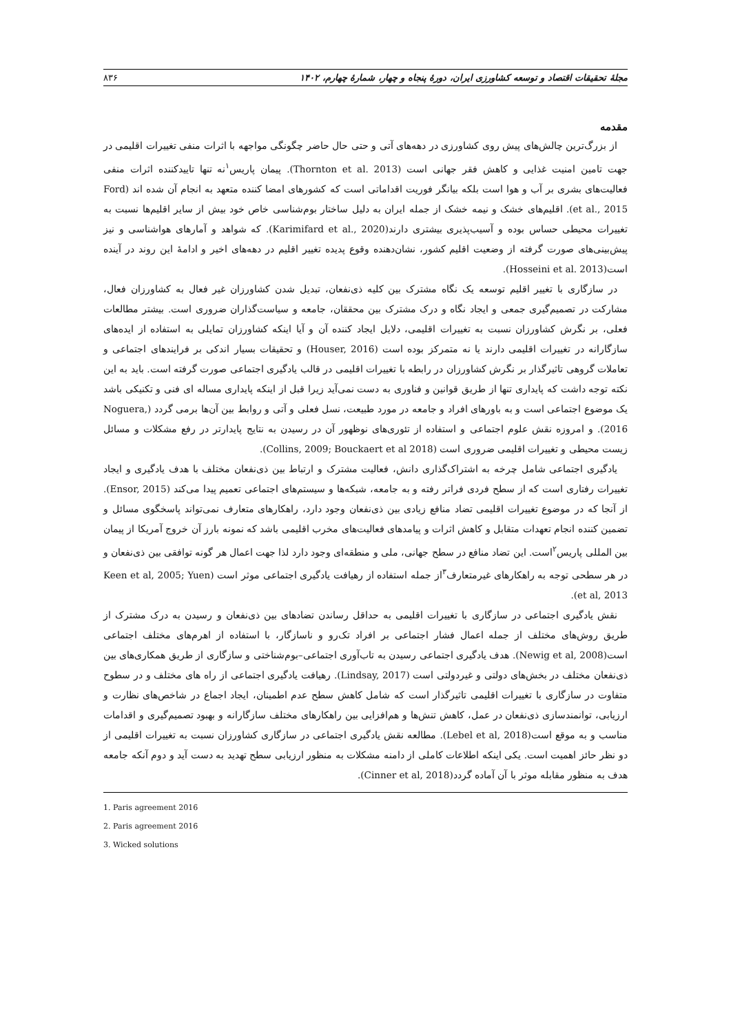مجلهٔ تحقیقات اقتصاد و توسعه کشاورزی ایران، دورهٔ پنجاه و چهار، شمارهٔ چهارم، ۱۴۰۲ ۸۳۶
مقدمه
از بزرگ‌ترین چالش‌های پیش روی کشاورزی در دهه‌های آتی و حتی حال حاضر چگونگی مواجهه با اثرات منفی تغییرات اقلیمی در جهت تامین امنیت غذایی و کاهش فقر جهانی است (Thornton et al. 2013). پیمان پاریس<sup>۱</sup>نه تنها تاییدکننده اثرات منفی فعالیت‌های بشری بر آب و هوا است بلکه بیانگر فوریت اقداماتی است که کشورهای امضا کننده متعهد به انجام آن شده اند (Ford et al., 2015). اقلیم‌های خشک و نیمه خشک از جمله ایران به دلیل ساختار بوم‌شناسی خاص خود بیش از سایر اقلیم‌ها نسبت به تغییرات محیطی حساس بوده و آسیب‌پذیری بیشتری دارند(Karimifard et al., 2020). که شواهد و آمارهای هواشناسی و نیز پیش‌بینی‌های صورت گرفته از وضعیت اقلیم کشور، نشان‌دهنده وقوع پدیده تغییر اقلیم در دهه‌های اخیر و ادامهٔ این روند در آینده است(Hosseini et al. 2013).
در سازگاری با تغییر اقلیم توسعه یک نگاه مشترک بین کلیه ذی‌نفعان، تبدیل شدن کشاورزان غیر فعال به کشاورزان فعال، مشارکت در تصمیم‌گیری جمعی و ایجاد نگاه و درک مشترک بین محققان، جامعه و سیاست‌گذاران ضروری است. بیشتر مطالعات فعلی، بر نگرش کشاورزان نسبت به تغییرات اقلیمی، دلایل ایجاد کننده آن و آیا اینکه کشاورزان تمایلی به استفاده از ایده‌های سازگارانه در تغییرات اقلیمی دارند یا نه متمرکز بوده است (Houser, 2016) و تحقیقات بسیار اندکی بر فرایندهای اجتماعی و تعاملات گروهی تاثیرگذار بر نگرش کشاورزان در رابطه با تغییرات اقلیمی در قالب یادگیری اجتماعی صورت گرفته است. باید به این نکته توجه داشت که پایداری تنها از طریق قوانین و فناوری به دست نمی‌آید زیرا قبل از اینکه پایداری مساله ای فنی و تکنیکی باشد یک موضوع اجتماعی است و به باورهای افراد و جامعه در مورد طبیعت، نسل فعلی و آتی و روابط بین آن‌ها برمی گردد (Noguera, 2016). و امروزه نقش علوم اجتماعی و استفاده از تئوری‌های نوظهور آن در رسیدن به نتایج پایدارتر در رفع مشکلات و مسائل زیست محیطی و تغییرات اقلیمی ضروری است (Collins, 2009; Bouckaert et al 2018).
یادگیری اجتماعی شامل چرخه به اشتراک‌گذاری دانش، فعالیت مشترک و ارتباط بین ذی‌نفعان مختلف با هدف یادگیری و ایجاد تغییرات رفتاری است که از سطح فردی فراتر رفته و به جامعه، شبکه‌ها و سیستم‌های اجتماعی تعمیم پیدا می‌کند (Ensor, 2015). از آنجا که در موضوع تغییرات اقلیمی تضاد منافع زیادی بین ذی‌نفعان وجود دارد، راهکارهای متعارف نمی‌تواند پاسخگوی مسائل و تضمین کننده انجام تعهدات متقابل و کاهش اثرات و پیامدهای فعالیت‌های مخرب اقلیمی باشد که نمونه بارز آن خروج آمریکا از پیمان بین المللی پاریس<sup>۲</sup>است. این تضاد منافع در سطح جهانی، ملی و منطقه‌ای وجود دارد لذا جهت اعمال هر گونه توافقی بین ذی‌نفعان و در هر سطحی توجه به راهکارهای غیرمتعارف<sup>۳</sup>از جمله استفاده از رهیافت یادگیری اجتماعی موثر است (Keen et al, 2005; Yuen et al, 2013).
نقش یادگیری اجتماعی در سازگاری با تغییرات اقلیمی به حداقل رساندن تضادهای بین ذی‌نفعان و رسیدن به درک مشترک از طریق روش‌های مختلف از جمله اعمال فشار اجتماعی بر افراد تک‌رو و ناسازگار، با استفاده از اهرم‌های مختلف اجتماعی است(Newig et al, 2008). هدف یادگیری اجتماعی رسیدن به تاب‌آوری اجتماعی–بوم‌شناختی و سازگاری از طریق همکاری‌های بین ذی‌نفعان مختلف در بخش‌های دولتی و غیردولتی است (Lindsay, 2017). رهیافت یادگیری اجتماعی از راه های مختلف و در سطوح متفاوت در سازگاری با تغییرات اقلیمی تاثیرگذار است که شامل کاهش سطح عدم اطمینان، ایجاد اجماع در شاخص‌های نظارت و ارزیابی، توانمندسازی ذی‌نفعان در عمل، کاهش تنش‌ها و هم‌افزایی بین راهکارهای مختلف سازگارانه و بهبود تصمیم‌گیری و اقدامات مناسب و به موقع است(Lebel et al, 2018). مطالعه نقش یادگیری اجتماعی در سازگاری کشاورزان نسبت به تغییرات اقلیمی از دو نظر حائز اهمیت است. یکی اینکه اطلاعات کاملی از دامنه مشکلات به منظور ارزیابی سطح تهدید به دست آید و دوم آنکه جامعه هدف به منظور مقابله موثر با آن آماده گردد(Cinner et al, 2018).
1. Paris agreement 2016
2. Paris agreement 2016
3. Wicked solutions